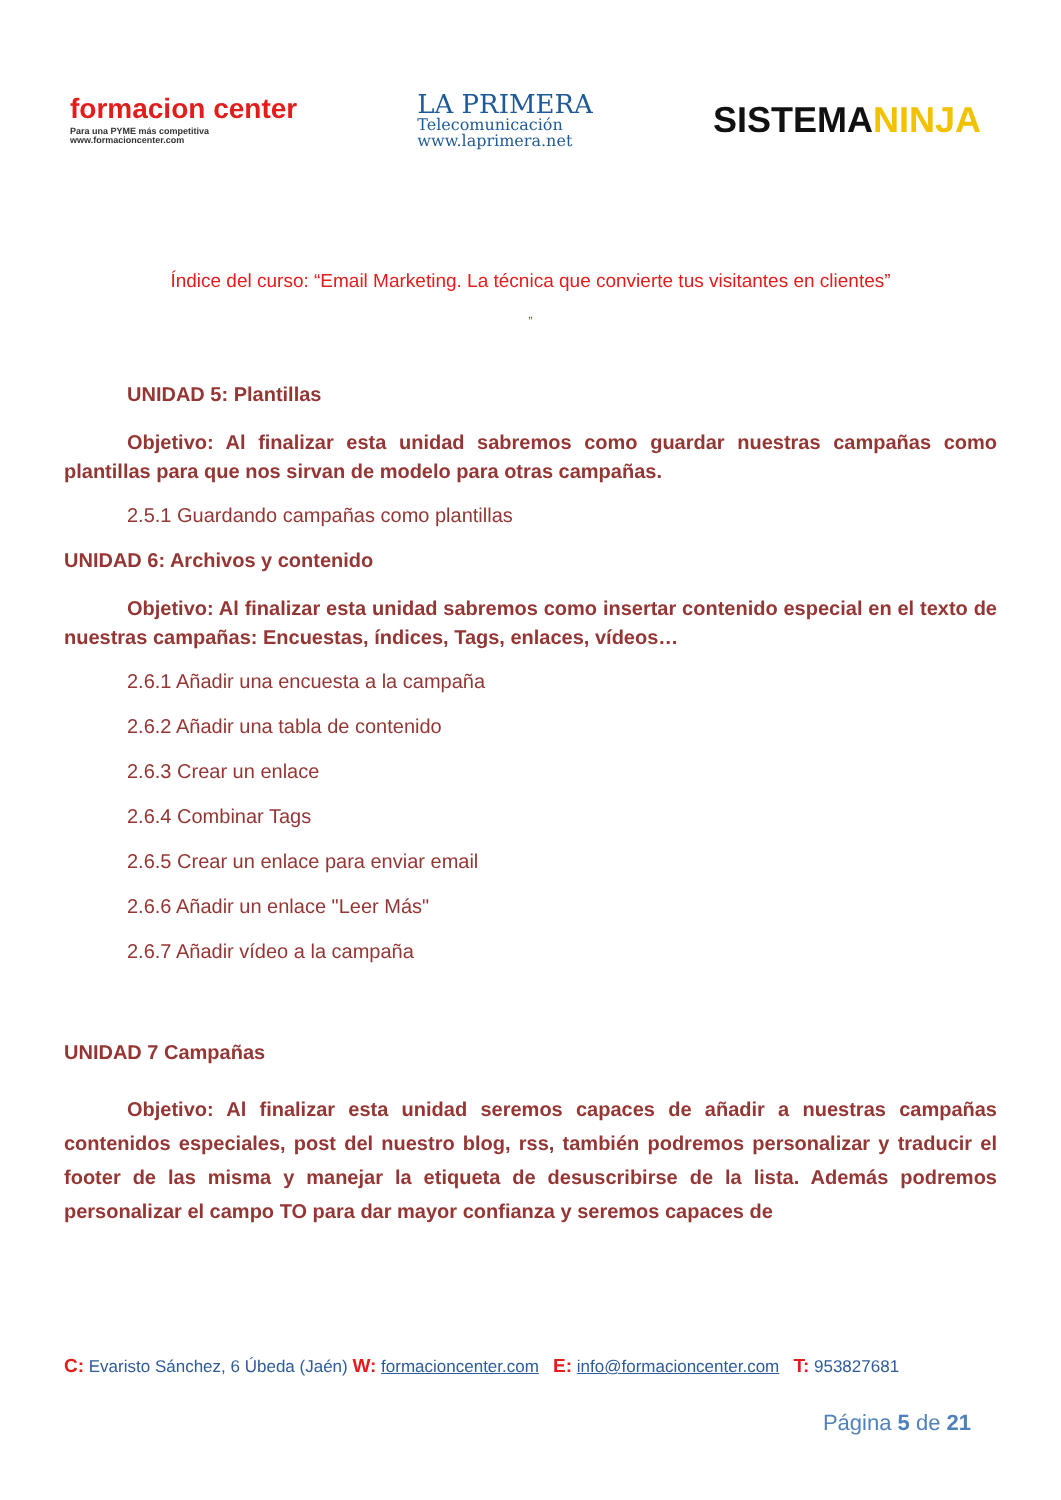formacion center
Para una PYME más competitiva
www.formacioncenter.com
LA PRIMERA
Telecomunicación
www.laprimera.net
SISTEMANINJA
Índice del curso: “Email Marketing. La técnica que convierte tus visitantes en clientes”
”
UNIDAD 5: Plantillas
Objetivo: Al finalizar esta unidad sabremos como guardar nuestras campañas como plantillas para que nos sirvan de modelo para otras campañas.
2.5.1 Guardando campañas como plantillas
UNIDAD 6: Archivos y contenido
Objetivo: Al finalizar esta unidad sabremos como insertar contenido especial en el texto de nuestras campañas: Encuestas, índices, Tags, enlaces, vídeos…
2.6.1 Añadir una encuesta a la campaña
2.6.2 Añadir una tabla de contenido
2.6.3 Crear un enlace
2.6.4 Combinar Tags
2.6.5 Crear un enlace para enviar email
2.6.6 Añadir un enlace "Leer Más"
2.6.7 Añadir vídeo a la campaña
UNIDAD 7 Campañas
Objetivo: Al finalizar esta unidad seremos capaces de añadir a nuestras campañas contenidos especiales, post del nuestro blog, rss, también podremos personalizar y traducir el footer de las misma y manejar la etiqueta de desuscribirse de la lista. Además podremos personalizar el campo TO para dar mayor confianza y seremos capaces de
C: Evaristo Sánchez, 6 Úbeda (Jaén) W: formacioncenter.com E: info@formacioncenter.com T: 953827681
Página 5 de 21